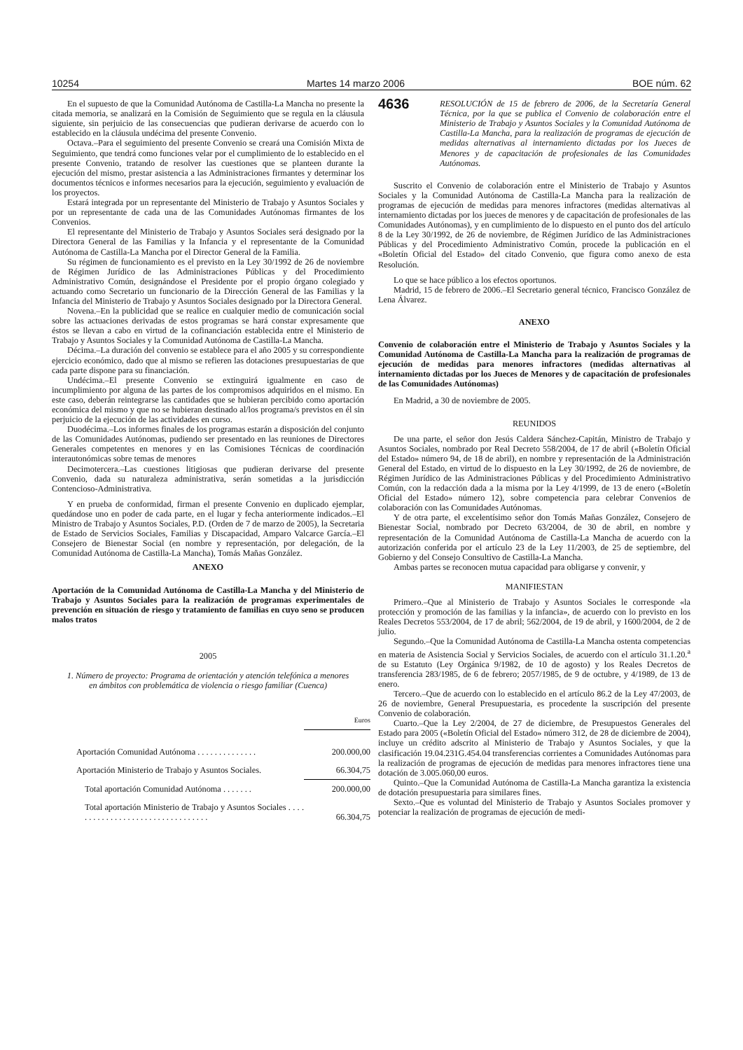10254 Martes 14 marzo 2006 BOE núm. 62
En el supuesto de que la Comunidad Autónoma de Castilla-La Mancha no presente la citada memoria, se analizará en la Comisión de Seguimiento que se regula en la cláusula siguiente, sin perjuicio de las consecuencias que pudieran derivarse de acuerdo con lo establecido en la cláusula undécima del presente Convenio.
Octava.–Para el seguimiento del presente Convenio se creará una Comisión Mixta de Seguimiento, que tendrá como funciones velar por el cumplimiento de lo establecido en el presente Convenio, tratando de resolver las cuestiones que se planteen durante la ejecución del mismo, prestar asistencia a las Administraciones firmantes y determinar los documentos técnicos e informes necesarios para la ejecución, seguimiento y evaluación de los proyectos.
Estará integrada por un representante del Ministerio de Trabajo y Asuntos Sociales y por un representante de cada una de las Comunidades Autónomas firmantes de los Convenios.
El representante del Ministerio de Trabajo y Asuntos Sociales será designado por la Directora General de las Familias y la Infancia y el representante de la Comunidad Autónoma de Castilla-La Mancha por el Director General de la Familia.
Su régimen de funcionamiento es el previsto en la Ley 30/1992 de 26 de noviembre de Régimen Jurídico de las Administraciones Públicas y del Procedimiento Administrativo Común, designándose el Presidente por el propio órgano colegiado y actuando como Secretario un funcionario de la Dirección General de las Familias y la Infancia del Ministerio de Trabajo y Asuntos Sociales designado por la Directora General.
Novena.–En la publicidad que se realice en cualquier medio de comunicación social sobre las actuaciones derivadas de estos programas se hará constar expresamente que éstos se llevan a cabo en virtud de la cofinanciación establecida entre el Ministerio de Trabajo y Asuntos Sociales y la Comunidad Autónoma de Castilla-La Mancha.
Décima.–La duración del convenio se establece para el año 2005 y su correspondiente ejercicio económico, dado que al mismo se refieren las dotaciones presupuestarias de que cada parte dispone para su financiación.
Undécima.–El presente Convenio se extinguirá igualmente en caso de incumplimiento por alguna de las partes de los compromisos adquiridos en el mismo. En este caso, deberán reintegrarse las cantidades que se hubieran percibido como aportación económica del mismo y que no se hubieran destinado al/los programa/s previstos en él sin perjuicio de la ejecución de las actividades en curso.
Duodécima.–Los informes finales de los programas estarán a disposición del conjunto de las Comunidades Autónomas, pudiendo ser presentado en las reuniones de Directores Generales competentes en menores y en las Comisiones Técnicas de coordinación interautonómicas sobre temas de menores
Decimotercera.–Las cuestiones litigiosas que pudieran derivarse del presente Convenio, dada su naturaleza administrativa, serán sometidas a la jurisdicción Contencioso-Administrativa.
Y en prueba de conformidad, firman el presente Convenio en duplicado ejemplar, quedándose uno en poder de cada parte, en el lugar y fecha anteriormente indicados.–El Ministro de Trabajo y Asuntos Sociales, P.D. (Orden de 7 de marzo de 2005), la Secretaria de Estado de Servicios Sociales, Familias y Discapacidad, Amparo Valcarce García.–El Consejero de Bienestar Social (en nombre y representación, por delegación, de la Comunidad Autónoma de Castilla-La Mancha), Tomás Mañas González.
ANEXO
Aportación de la Comunidad Autónoma de Castilla-La Mancha y del Ministerio de Trabajo y Asuntos Sociales para la realización de programas experimentales de prevención en situación de riesgo y tratamiento de familias en cuyo seno se producen malos tratos
2005
1. Número de proyecto: Programa de orientación y atención telefónica a menores en ámbitos con problemática de violencia o riesgo familiar (Cuenca)
| | Euros |
| Aportación Comunidad Autónoma . . . . . . . . . . . . . . | 200.000,00 |
| Aportación Ministerio de Trabajo y Asuntos Sociales. | 66.304,75 |
| Total aportación Comunidad Autónoma . . . . . . . | 200.000,00 |
| Total aportación Ministerio de Trabajo y Asuntos Sociales . . . . . . . . . . . . . . . . . . . . . . . . . . . . . . . . . | 66.304,75 |
4636
RESOLUCIÓN de 15 de febrero de 2006, de la Secretaría General Técnica, por la que se publica el Convenio de colaboración entre el Ministerio de Trabajo y Asuntos Sociales y la Comunidad Autónoma de Castilla-La Mancha, para la realización de programas de ejecución de medidas alternativas al internamiento dictadas por los Jueces de Menores y de capacitación de profesionales de las Comunidades Autónomas.
Suscrito el Convenio de colaboración entre el Ministerio de Trabajo y Asuntos Sociales y la Comunidad Autónoma de Castilla-La Mancha para la realización de programas de ejecución de medidas para menores infractores (medidas alternativas al internamiento dictadas por los jueces de menores y de capacitación de profesionales de las Comunidades Autónomas), y en cumplimiento de lo dispuesto en el punto dos del artículo 8 de la Ley 30/1992, de 26 de noviembre, de Régimen Jurídico de las Administraciones Públicas y del Procedimiento Administrativo Común, procede la publicación en el «Boletín Oficial del Estado» del citado Convenio, que figura como anexo de esta Resolución.
Lo que se hace público a los efectos oportunos.
Madrid, 15 de febrero de 2006.–El Secretario general técnico, Francisco González de Lena Álvarez.
ANEXO
Convenio de colaboración entre el Ministerio de Trabajo y Asuntos Sociales y la Comunidad Autónoma de Castilla-La Mancha para la realización de programas de ejecución de medidas para menores infractores (medidas alternativas al internamiento dictadas por los Jueces de Menores y de capacitación de profesionales de las Comunidades Autónomas)
En Madrid, a 30 de noviembre de 2005.
REUNIDOS
De una parte, el señor don Jesús Caldera Sánchez-Capitán, Ministro de Trabajo y Asuntos Sociales, nombrado por Real Decreto 558/2004, de 17 de abril («Boletín Oficial del Estado» número 94, de 18 de abril), en nombre y representación de la Administración General del Estado, en virtud de lo dispuesto en la Ley 30/1992, de 26 de noviembre, de Régimen Jurídico de las Administraciones Públicas y del Procedimiento Administrativo Común, con la redacción dada a la misma por la Ley 4/1999, de 13 de enero («Boletín Oficial del Estado» número 12), sobre competencia para celebrar Convenios de colaboración con las Comunidades Autónomas.
Y de otra parte, el excelentísimo señor don Tomás Mañas González, Consejero de Bienestar Social, nombrado por Decreto 63/2004, de 30 de abril, en nombre y representación de la Comunidad Autónoma de Castilla-La Mancha de acuerdo con la autorización conferida por el artículo 23 de la Ley 11/2003, de 25 de septiembre, del Gobierno y del Consejo Consultivo de Castilla-La Mancha.
Ambas partes se reconocen mutua capacidad para obligarse y convenir, y
MANIFIESTAN
Primero.–Que al Ministerio de Trabajo y Asuntos Sociales le corresponde «la protección y promoción de las familias y la infancia», de acuerdo con lo previsto en los Reales Decretos 553/2004, de 17 de abril; 562/2004, de 19 de abril, y 1600/2004, de 2 de julio.
Segundo.–Que la Comunidad Autónoma de Castilla-La Mancha ostenta competencias en materia de Asistencia Social y Servicios Sociales, de acuerdo con el artículo 31.1.20.<sup>a</sup> de su Estatuto (Ley Orgánica 9/1982, de 10 de agosto) y los Reales Decretos de transferencia 283/1985, de 6 de febrero; 2057/1985, de 9 de octubre, y 4/1989, de 13 de enero.
Tercero.–Que de acuerdo con lo establecido en el artículo 86.2 de la Ley 47/2003, de 26 de noviembre, General Presupuestaria, es procedente la suscripción del presente Convenio de colaboración.
Cuarto.–Que la Ley 2/2004, de 27 de diciembre, de Presupuestos Generales del Estado para 2005 («Boletín Oficial del Estado» número 312, de 28 de diciembre de 2004), incluye un crédito adscrito al Ministerio de Trabajo y Asuntos Sociales, y que la clasificación 19.04.231G.454.04 transferencias corrientes a Comunidades Autónomas para la realización de programas de ejecución de medidas para menores infractores tiene una dotación de 3.005.060,00 euros.
Quinto.–Que la Comunidad Autónoma de Castilla-La Mancha garantiza la existencia de dotación presupuestaria para similares fines.
Sexto.–Que es voluntad del Ministerio de Trabajo y Asuntos Sociales promover y potenciar la realización de programas de ejecución de medi-